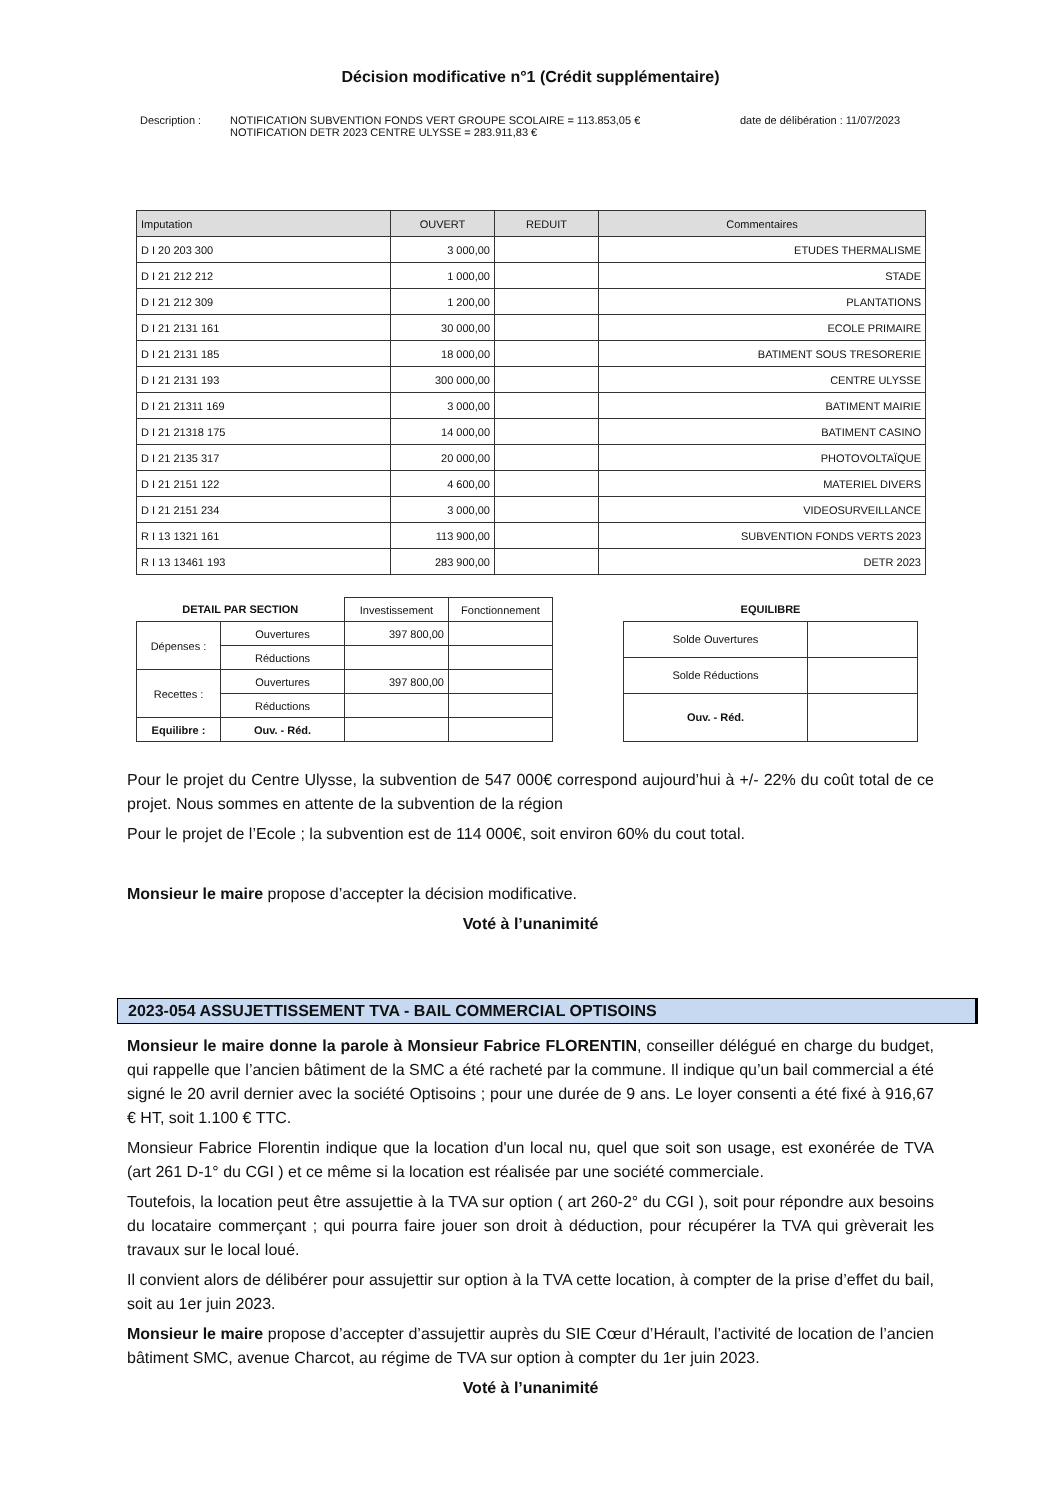Décision modificative n°1 (Crédit supplémentaire)
Description : NOTIFICATION SUBVENTION FONDS VERT GROUPE SCOLAIRE = 113.853,05 €
NOTIFICATION DETR 2023 CENTRE ULYSSE = 283.911,83 €
date de délibération : 11/07/2023
| Imputation | OUVERT | REDUIT | Commentaires |
| --- | --- | --- | --- |
| D I 20 203 300 | 3 000,00 | | ETUDES THERMALISME |
| D I 21 212 212 | 1 000,00 | | STADE |
| D I 21 212 309 | 1 200,00 | | PLANTATIONS |
| D I 21 2131 161 | 30 000,00 | | ECOLE PRIMAIRE |
| D I 21 2131 185 | 18 000,00 | | BATIMENT SOUS TRESORERIE |
| D I 21 2131 193 | 300 000,00 | | CENTRE ULYSSE |
| D I 21 21311 169 | 3 000,00 | | BATIMENT MAIRIE |
| D I 21 21318 175 | 14 000,00 | | BATIMENT CASINO |
| D I 21 2135 317 | 20 000,00 | | PHOTOVOLTAÏQUE |
| D I 21 2151 122 | 4 600,00 | | MATERIEL DIVERS |
| D I 21 2151 234 | 3 000,00 | | VIDEOSURVEILLANCE |
| R I 13 1321 161 | 113 900,00 | | SUBVENTION FONDS VERTS 2023 |
| R I 13 13461 193 | 283 900,00 | | DETR 2023 |
| DETAIL PAR SECTION | | Investissement | Fonctionnement |
| --- | --- | --- | --- |
| Dépenses : | Ouvertures | 397 800,00 | |
| | Réductions | | |
| Recettes : | Ouvertures | 397 800,00 | |
| | Réductions | | |
| Equilibre : | Ouv. - Réd. | | |
| EQUILIBRE | |
| --- | --- |
| Solde Ouvertures | |
| Solde Réductions | |
| Ouv. - Réd. | |
Pour le projet du Centre Ulysse, la subvention de 547 000€ correspond aujourd’hui à +/- 22% du coût total de ce projet. Nous sommes en attente de la subvention de la région
Pour le projet de l’Ecole ; la subvention est de 114 000€, soit environ 60% du cout total.
Monsieur le maire propose d’accepter la décision modificative.
Voté à l’unanimité
2023-054 ASSUJETTISSEMENT TVA - BAIL COMMERCIAL OPTISOINS
Monsieur le maire donne la parole à Monsieur Fabrice FLORENTIN, conseiller délégué en charge du budget, qui rappelle que l’ancien bâtiment de la SMC a été racheté par la commune. Il indique qu’un bail commercial a été signé le 20 avril dernier avec la société Optisoins ; pour une durée de 9 ans. Le loyer consenti a été fixé à 916,67 € HT, soit 1.100 € TTC.
Monsieur Fabrice Florentin indique que la location d'un local nu, quel que soit son usage, est exonérée de TVA (art 261 D-1° du CGI ) et ce même si la location est réalisée par une société commerciale.
Toutefois, la location peut être assujettie à la TVA sur option ( art 260-2° du CGI ), soit pour répondre aux besoins du locataire commerçant ; qui pourra faire jouer son droit à déduction, pour récupérer la TVA qui grèverait les travaux sur le local loué.
Il convient alors de délibérer pour assujettir sur option à la TVA cette location, à compter de la prise d’effet du bail, soit au 1er juin 2023.
Monsieur le maire propose d’accepter d’assujettir auprès du SIE Cœur d’Hérault, l’activité de location de l’ancien bâtiment SMC, avenue Charcot, au régime de TVA sur option à compter du 1er juin 2023.
Voté à l’unanimité